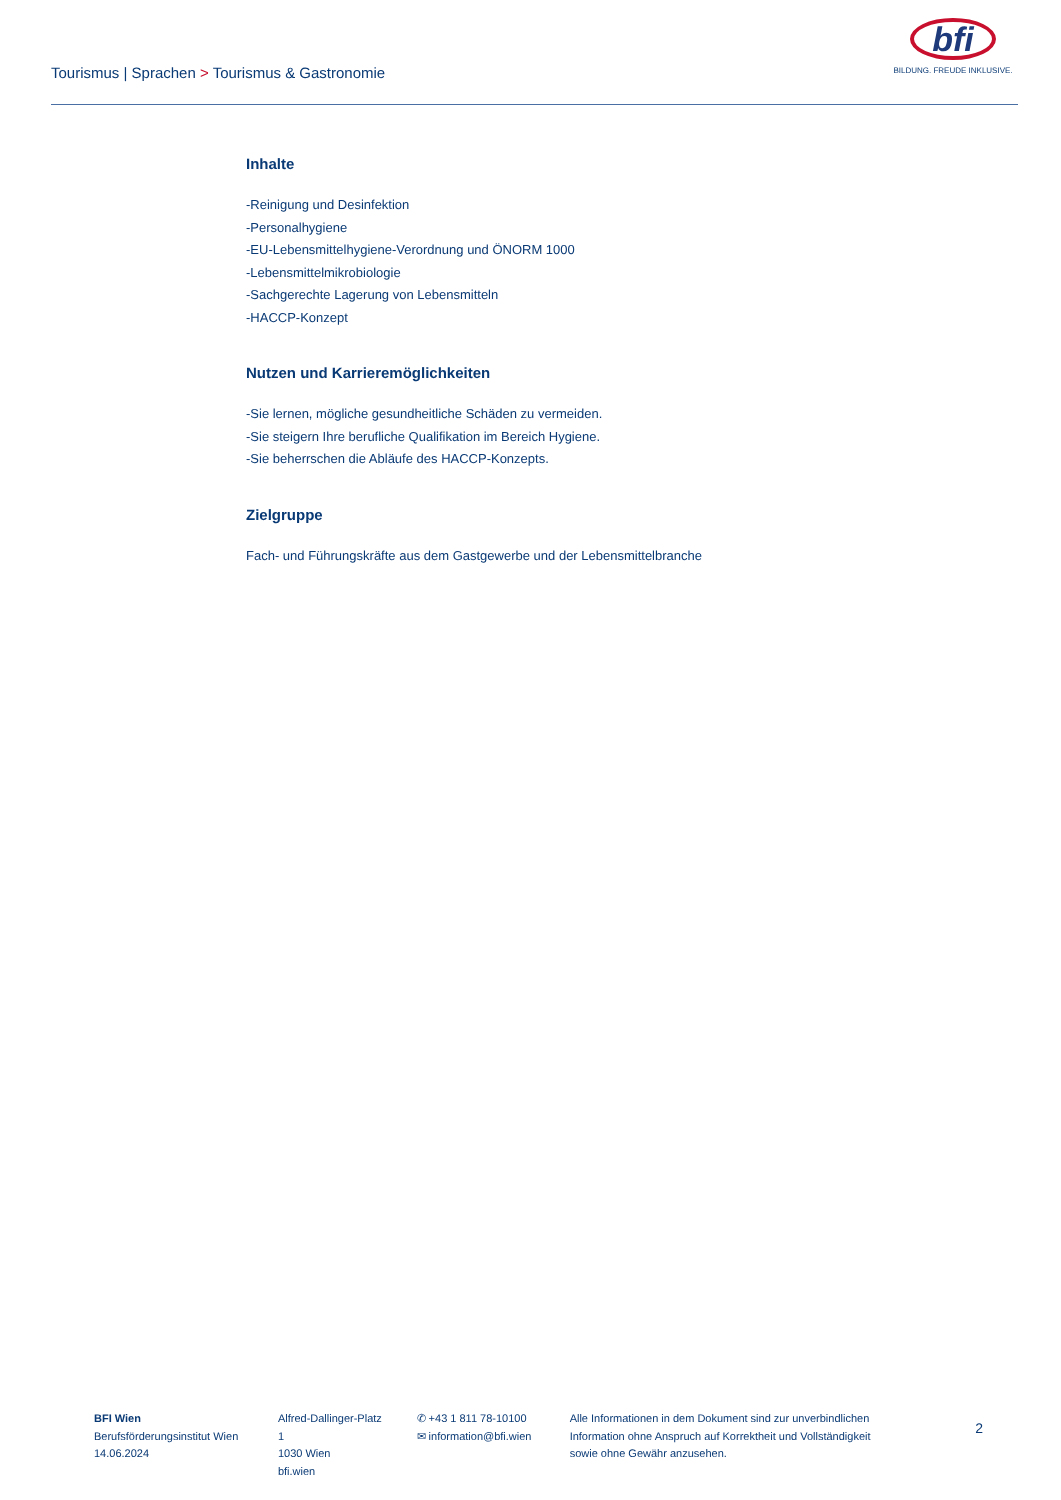Tourismus | Sprachen > Tourismus & Gastronomie
bfi
BILDUNG. FREUDE INKLUSIVE.
Inhalte
-Reinigung und Desinfektion
-Personalhygiene
-EU-Lebensmittelhygiene-Verordnung und ÖNORM 1000
-Lebensmittelmikrobiologie
-Sachgerechte Lagerung von Lebensmitteln
-HACCP-Konzept
Nutzen und Karrieremöglichkeiten
-Sie lernen, mögliche gesundheitliche Schäden zu vermeiden.
-Sie steigern Ihre berufliche Qualifikation im Bereich Hygiene.
-Sie beherrschen die Abläufe des HACCP-Konzepts.
Zielgruppe
Fach- und Führungskräfte aus dem Gastgewerbe und der Lebensmittelbranche
BFI Wien
Berufsförderungsinstitut Wien
14.06.2024
Alfred-Dallinger-Platz 1
1030 Wien
bfi.wien
✆ +43 1 811 78-10100
✉ information@bfi.wien
Alle Informationen in dem Dokument sind zur unverbindlichen Information ohne Anspruch auf Korrektheit und Vollständigkeit sowie ohne Gewähr anzusehen.
2